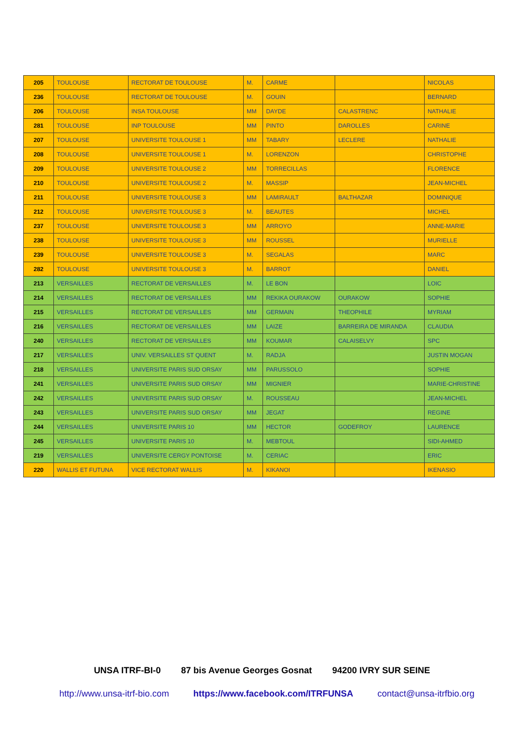| 205 | TOULOUSE | RECTORAT DE TOULOUSE | M. | CARME | | NICOLAS |
| 236 | TOULOUSE | RECTORAT DE TOULOUSE | M. | GOUIN | | BERNARD |
| 206 | TOULOUSE | INSA TOULOUSE | MM | DAYDE | CALASTRENC | NATHALIE |
| 281 | TOULOUSE | INP TOULOUSE | MM | PINTO | DAROLLES | CARINE |
| 207 | TOULOUSE | UNIVERSITE TOULOUSE 1 | MM | TABARY | LECLERE | NATHALIE |
| 208 | TOULOUSE | UNIVERSITE TOULOUSE 1 | M. | LORENZON | | CHRISTOPHE |
| 209 | TOULOUSE | UNIVERSITE TOULOUSE 2 | MM | TORRECILLAS | | FLORENCE |
| 210 | TOULOUSE | UNIVERSITE TOULOUSE 2 | M. | MASSIP | | JEAN-MICHEL |
| 211 | TOULOUSE | UNIVERSITE TOULOUSE 3 | MM | LAMIRAULT | BALTHAZAR | DOMINIQUE |
| 212 | TOULOUSE | UNIVERSITE TOULOUSE 3 | M. | BEAUTES | | MICHEL |
| 237 | TOULOUSE | UNIVERSITE TOULOUSE 3 | MM | ARROYO | | ANNE-MARIE |
| 238 | TOULOUSE | UNIVERSITE TOULOUSE 3 | MM | ROUSSEL | | MURIELLE |
| 239 | TOULOUSE | UNIVERSITE TOULOUSE 3 | M. | SEGALAS | | MARC |
| 282 | TOULOUSE | UNIVERSITE TOULOUSE 3 | M. | BARROT | | DANIEL |
| 213 | VERSAILLES | RECTORAT DE VERSAILLES | M. | LE BON | | LOIC |
| 214 | VERSAILLES | RECTORAT DE VERSAILLES | MM | REKIKA OURAKOW | OURAKOW | SOPHIE |
| 215 | VERSAILLES | RECTORAT DE VERSAILLES | MM | GERMAIN | THEOPHILE | MYRIAM |
| 216 | VERSAILLES | RECTORAT DE VERSAILLES | MM | LAIZE | BARREIRA DE MIRANDA | CLAUDIA |
| 240 | VERSAILLES | RECTORAT DE VERSAILLES | MM | KOUMAR | CALAISELVY | SPC |
| 217 | VERSAILLES | UNIV. VERSAILLES ST QUENT | M. | RADJA | | JUSTIN MOGAN |
| 218 | VERSAILLES | UNIVERSITE PARIS SUD ORSAY | MM | PARUSSOLO | | SOPHIE |
| 241 | VERSAILLES | UNIVERSITE PARIS SUD ORSAY | MM | MIGNIER | | MARIE-CHRISTINE |
| 242 | VERSAILLES | UNIVERSITE PARIS SUD ORSAY | M. | ROUSSEAU | | JEAN-MICHEL |
| 243 | VERSAILLES | UNIVERSITE PARIS SUD ORSAY | MM | JEGAT | | REGINE |
| 244 | VERSAILLES | UNIVERSITE PARIS 10 | MM | HECTOR | GODEFROY | LAURENCE |
| 245 | VERSAILLES | UNIVERSITE PARIS 10 | M. | MEBTOUL | | SIDI-AHMED |
| 219 | VERSAILLES | UNIVERSITE CERGY PONTOISE | M. | CERIAC | | ERIC |
| 220 | WALLIS ET FUTUNA | VICE RECTORAT WALLIS | M. | KIKANOI | | IKENASIO |
UNSA ITRF-BI-0 87 bis Avenue Georges Gosnat 94200 IVRY SUR SEINE
http://www.unsa-itrf-bio.com https://www.facebook.com/ITRFUNSA contact@unsa-itrfbio.org